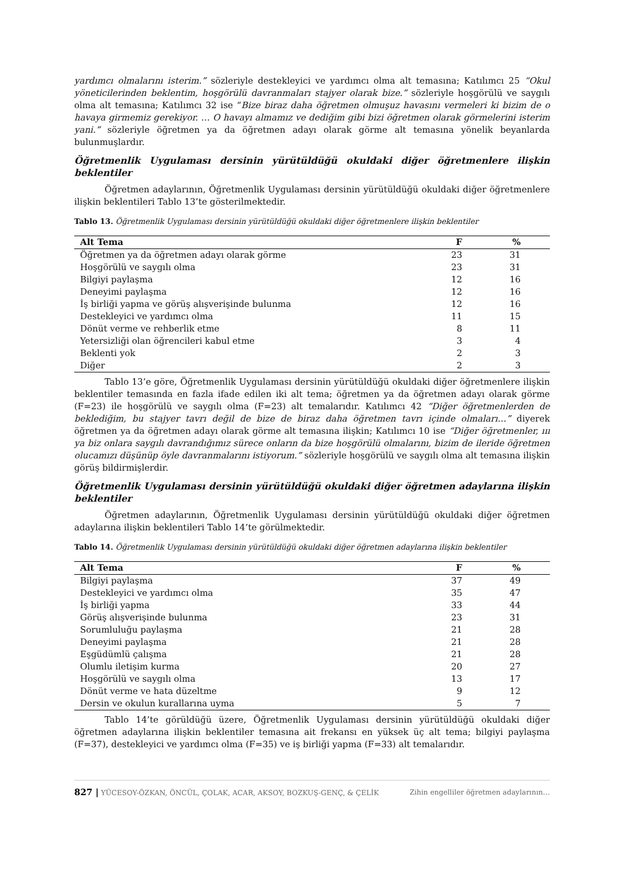yardımcı olmalarını isterim.” sözleriyle destekleyici ve yardımcı olma alt temasına; Katılımcı 25 “Okul yöneticilerinden beklentim, hoşgörülü davranmaları stajyer olarak bize.” sözleriyle hoşgörülü ve saygılı olma alt temasına; Katılımcı 32 ise “Bize biraz daha öğretmen olmuşuz havasını vermeleri ki bizim de o havaya girmemiz gerekiyor. … O havayı almamız ve dediğim gibi bizi öğretmen olarak görmelerini isterim yani.” sözleriyle öğretmen ya da öğretmen adayı olarak görme alt temasına yönelik beyanlarda bulunmuşlardır.
Öğretmenlik Uygulaması dersinin yürütüldüğü okuldaki diğer öğretmenlere ilişkin beklentiler
Öğretmen adaylarının, Öğretmenlik Uygulaması dersinin yürütüldüğü okuldaki diğer öğretmenlere ilişkin beklentileri Tablo 13’te gösterilmektedir.
Tablo 13. Öğretmenlik Uygulaması dersinin yürütüldüğü okuldaki diğer öğretmenlere ilişkin beklentiler
| Alt Tema | F | % |
| --- | --- | --- |
| Öğretmen ya da öğretmen adayı olarak görme | 23 | 31 |
| Hoşgörülü ve saygılı olma | 23 | 31 |
| Bilgiyi paylaşma | 12 | 16 |
| Deneyimi paylaşma | 12 | 16 |
| İş birliği yapma ve görüş alışverişinde bulunma | 12 | 16 |
| Destekleyici ve yardımcı olma | 11 | 15 |
| Dönüt verme ve rehberlik etme | 8 | 11 |
| Yetersizliği olan öğrencileri kabul etme | 3 | 4 |
| Beklenti yok | 2 | 3 |
| Diğer | 2 | 3 |
Tablo 13’e göre, Öğretmenlik Uygulaması dersinin yürütüldüğü okuldaki diğer öğretmenlere ilişkin beklentiler temasında en fazla ifade edilen iki alt tema; öğretmen ya da öğretmen adayı olarak görme (F=23) ile hoşgörülü ve saygılı olma (F=23) alt temalarıdır. Katılımcı 42 “Diğer öğretmenlerden de beklediğim, bu stajyer tavrı değil de bize de biraz daha öğretmen tavrı içinde olmaları…” diyerek öğretmen ya da öğretmen adayı olarak görme alt temasına ilişkin; Katılımcı 10 ise “Diğer öğretmenler, ııı ya biz onlara saygılı davrandığımız sürece onların da bize hoşgörülü olmalarını, bizim de ileride öğretmen olucamızı düşünüp öyle davranmalarını istiyorum.” sözleriyle hoşgörülü ve saygılı olma alt temasına ilişkin görüş bildirmişlerdir.
Öğretmenlik Uygulaması dersinin yürütüldüğü okuldaki diğer öğretmen adaylarına ilişkin beklentiler
Öğretmen adaylarının, Öğretmenlik Uygulaması dersinin yürütüldüğü okuldaki diğer öğretmen adaylarına ilişkin beklentileri Tablo 14’te görülmektedir.
Tablo 14. Öğretmenlik Uygulaması dersinin yürütüldüğü okuldaki diğer öğretmen adaylarına ilişkin beklentiler
| Alt Tema | F | % |
| --- | --- | --- |
| Bilgiyi paylaşma | 37 | 49 |
| Destekleyici ve yardımcı olma | 35 | 47 |
| İş birliği yapma | 33 | 44 |
| Görüş alışverişinde bulunma | 23 | 31 |
| Sorumluluğu paylaşma | 21 | 28 |
| Deneyimi paylaşma | 21 | 28 |
| Eşgüdümlü çalışma | 21 | 28 |
| Olumlu iletişim kurma | 20 | 27 |
| Hoşgörülü ve saygılı olma | 13 | 17 |
| Dönüt verme ve hata düzeltme | 9 | 12 |
| Dersin ve okulun kurallarına uyma | 5 | 7 |
Tablo 14’te görüldüğü üzere, Öğretmenlik Uygulaması dersinin yürütüldüğü okuldaki diğer öğretmen adaylarına ilişkin beklentiler temasına ait frekansı en yüksek üç alt tema; bilgiyi paylaşma (F=37), destekleyici ve yardımcı olma (F=35) ve iş birliği yapma (F=33) alt temalarıdır.
827 | YÜCESOY-ÖZKAN, ÖNCÜL, ÇOLAK, ACAR, AKSOY, BOZKUŞ-GENÇ, & ÇELİK Zihin engelliler öğretmen adaylarının…